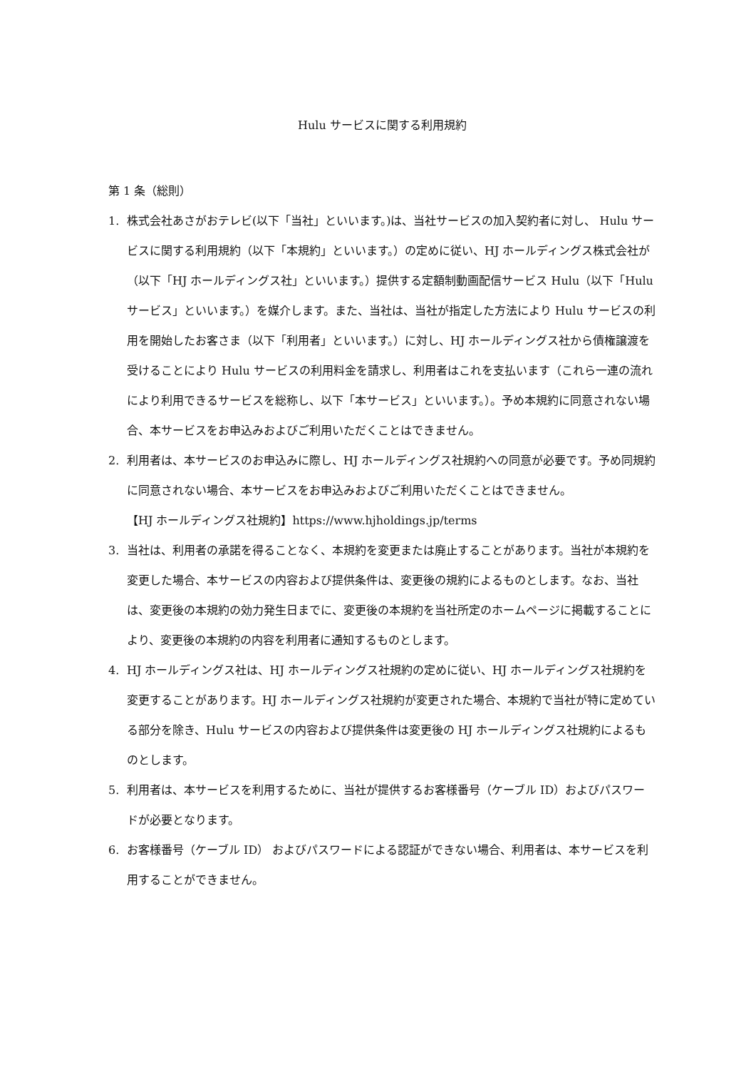Hulu サービスに関する利用規約
第 1 条（総則）
1. 株式会社あさがおテレビ(以下「当社」といいます。)は、当社サービスの加入契約者に対し、 Hulu サービスに関する利用規約（以下「本規約」といいます。）の定めに従い、HJ ホールディングス株式会社が（以下「HJ ホールディングス社」といいます。）提供する定額制動画配信サービス Hulu（以下「Hulu サービス」といいます。）を媒介します。また、当社は、当社が指定した方法により Hulu サービスの利用を開始したお客さま（以下「利用者」といいます。）に対し、HJ ホールディングス社から債権譲渡を受けることにより Hulu サービスの利用料金を請求し、利用者はこれを支払います（これら一連の流れにより利用できるサービスを総称し、以下「本サービス」といいます。）。予め本規約に同意されない場合、本サービスをお申込みおよびご利用いただくことはできません。
2. 利用者は、本サービスのお申込みに際し、HJ ホールディングス社規約への同意が必要です。予め同規約に同意されない場合、本サービスをお申込みおよびご利用いただくことはできません。
【HJ ホールディングス社規約】https://www.hjholdings.jp/terms
3. 当社は、利用者の承諾を得ることなく、本規約を変更または廃止することがあります。当社が本規約を変更した場合、本サービスの内容および提供条件は、変更後の規約によるものとします。なお、当社は、変更後の本規約の効力発生日までに、変更後の本規約を当社所定のホームページに掲載することにより、変更後の本規約の内容を利用者に通知するものとします。
4. HJ ホールディングス社は、HJ ホールディングス社規約の定めに従い、HJ ホールディングス社規約を変更することがあります。HJ ホールディングス社規約が変更された場合、本規約で当社が特に定めている部分を除き、Hulu サービスの内容および提供条件は変更後の HJ ホールディングス社規約によるものとします。
5. 利用者は、本サービスを利用するために、当社が提供するお客様番号（ケーブル ID）およびパスワードが必要となります。
6. お客様番号（ケーブル ID） およびパスワードによる認証ができない場合、利用者は、本サービスを利用することができません。